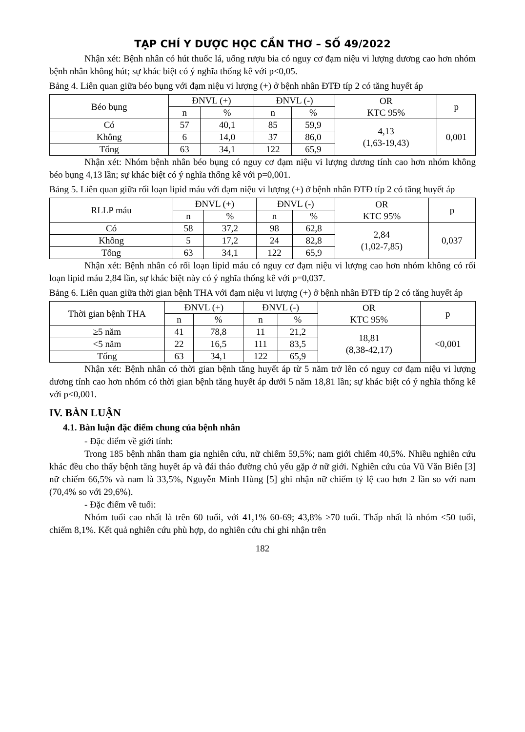TẠP CHÍ Y DƯỢC HỌC CẦN THƠ – SỐ 49/2022
Nhận xét: Bệnh nhân có hút thuốc lá, uống rượu bia có nguy cơ đạm niệu vi lượng dương cao hơn nhóm bệnh nhân không hút; sự khác biệt có ý nghĩa thống kê với p<0,05.
Bảng 4. Liên quan giữa béo bụng với đạm niệu vi lượng (+) ở bệnh nhân ĐTĐ típ 2 có tăng huyết áp
| Béo bụng | ĐNVL (+) | | ĐNVL (-) | | OR KTC 95% | p |
| --- | --- | --- | --- | --- | --- | --- |
| | n | % | n | % | | |
| Có | 57 | 40,1 | 85 | 59,9 | 4,13 (1,63-19,43) | 0,001 |
| Không | 6 | 14,0 | 37 | 86,0 | | |
| Tổng | 63 | 34,1 | 122 | 65,9 | | |
Nhận xét: Nhóm bệnh nhân béo bụng có nguy cơ đạm niệu vi lượng dương tính cao hơn nhóm không béo bụng 4,13 lần; sự khác biệt có ý nghĩa thống kê với p=0,001.
Bảng 5. Liên quan giữa rối loạn lipid máu với đạm niệu vi lượng (+) ở bệnh nhân ĐTĐ típ 2 có tăng huyết áp
| RLLP máu | ĐNVL (+) | | ĐNVL (-) | | OR KTC 95% | p |
| --- | --- | --- | --- | --- | --- | --- |
| | n | % | n | % | | |
| Có | 58 | 37,2 | 98 | 62,8 | 2,84 (1,02-7,85) | 0,037 |
| Không | 5 | 17,2 | 24 | 82,8 | | |
| Tổng | 63 | 34,1 | 122 | 65,9 | | |
Nhận xét: Bệnh nhân có rối loạn lipid máu có nguy cơ đạm niệu vi lượng cao hơn nhóm không có rối loạn lipid máu 2,84 lần, sự khác biệt này có ý nghĩa thống kê với p=0,037.
Bảng 6. Liên quan giữa thời gian bệnh THA với đạm niệu vi lượng (+) ở bệnh nhân ĐTĐ típ 2 có tăng huyết áp
| Thời gian bệnh THA | ĐNVL (+) | | ĐNVL (-) | | OR KTC 95% | p |
| --- | --- | --- | --- | --- | --- | --- |
| | n | % | n | % | | |
| ≥5 năm | 41 | 78,8 | 11 | 21,2 | 18,81 (8,38-42,17) | <0,001 |
| <5 năm | 22 | 16,5 | 111 | 83,5 | | |
| Tổng | 63 | 34,1 | 122 | 65,9 | | |
Nhận xét: Bệnh nhân có thời gian bệnh tăng huyết áp từ 5 năm trở lên có nguy cơ đạm niệu vi lượng dương tính cao hơn nhóm có thời gian bệnh tăng huyết áp dưới 5 năm 18,81 lần; sự khác biệt có ý nghĩa thống kê với p<0,001.
IV. BÀN LUẬN
4.1. Bàn luận đặc điểm chung của bệnh nhân
- Đặc điểm về giới tính:
Trong 185 bệnh nhân tham gia nghiên cứu, nữ chiếm 59,5%; nam giới chiếm 40,5%. Nhiều nghiên cứu khác đều cho thấy bệnh tăng huyết áp và đái tháo đường chủ yếu gặp ở nữ giới. Nghiên cứu của Vũ Văn Biên [3] nữ chiếm 66,5% và nam là 33,5%, Nguyễn Minh Hùng [5] ghi nhận nữ chiếm tỷ lệ cao hơn 2 lần so với nam (70,4% so với 29,6%).
- Đặc điểm về tuổi:
Nhóm tuổi cao nhất là trên 60 tuổi, với 41,1% 60-69; 43,8% ≥70 tuổi. Thấp nhất là nhóm <50 tuổi, chiếm 8,1%. Kết quả nghiên cứu phù hợp, do nghiên cứu chỉ ghi nhận trên
182